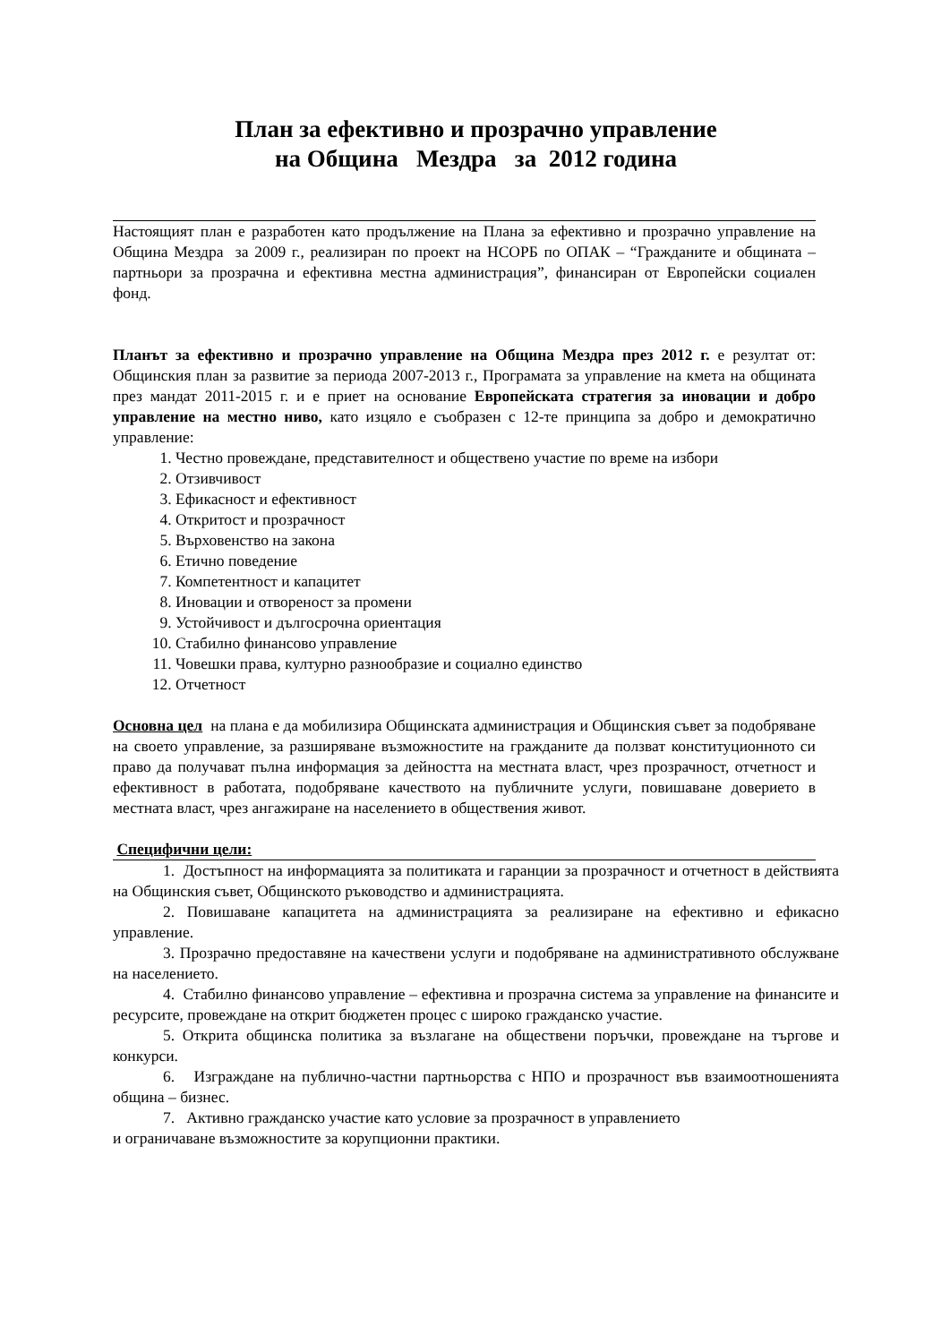План за ефективно и прозрачно управление
на Община Мездра за 2012 година
Настоящият план е разработен като продължение на Плана за ефективно и прозрачно управление на Община Мездра за 2009 г., реализиран по проект на НСОРБ по ОПАК – “Гражданите и общината – партньори за прозрачна и ефективна местна администрация”, финансиран от Европейски социален фонд.
Планът за ефективно и прозрачно управление на Община Мездра през 2012 г. е резултат от: Общинския план за развитие за периода 2007-2013 г., Програмата за управление на кмета на общината през мандат 2011-2015 г. и е приет на основание Европейската стратегия за иновации и добро управление на местно ниво, като изцяло е съобразен с 12-те принципа за добро и демократично управление:
1. Честно провеждане, представителност и обществено участие по време на избори
2. Отзивчивост
3. Ефикасност и ефективност
4. Откритост и прозрачност
5. Върховенство на закона
6. Етично поведение
7. Компетентност и капацитет
8. Иновации и отвореност за промени
9. Устойчивост и дългосрочна ориентация
10. Стабилно финансово управление
11. Човешки права, културно разнообразие и социално единство
12. Отчетност
Основна цел на плана е да мобилизира Общинската администрация и Общинския съвет за подобряване на своето управление, за разширяване възможностите на гражданите да ползват конституционното си право да получават пълна информация за дейността на местната власт, чрез прозрачност, отчетност и ефективност в работата, подобряване качеството на публичните услуги, повишаване доверието в местната власт, чрез ангажиране на населението в обществения живот.
Специфични цели:
1. Достъпност на информацията за политиката и гаранции за прозрачност и отчетност в действията на Общинския съвет, Общинското ръководство и администрацията.
2. Повишаване капацитета на администрацията за реализиране на ефективно и ефикасно управление.
3. Прозрачно предоставяне на качествени услуги и подобряване на административното обслужване на населението.
4. Стабилно финансово управление – ефективна и прозрачна система за управление на финансите и ресурсите, провеждане на открит бюджетен процес с широко гражданско участие.
5. Открита общинска политика за възлагане на обществени поръчки, провеждане на търгове и конкурси.
6. Изграждане на публично-частни партньорства с НПО и прозрачност във взаимоотношенията община – бизнес.
7. Активно гражданско участие като условие за прозрачност в управлението
и ограничаване възможностите за корупционни практики.